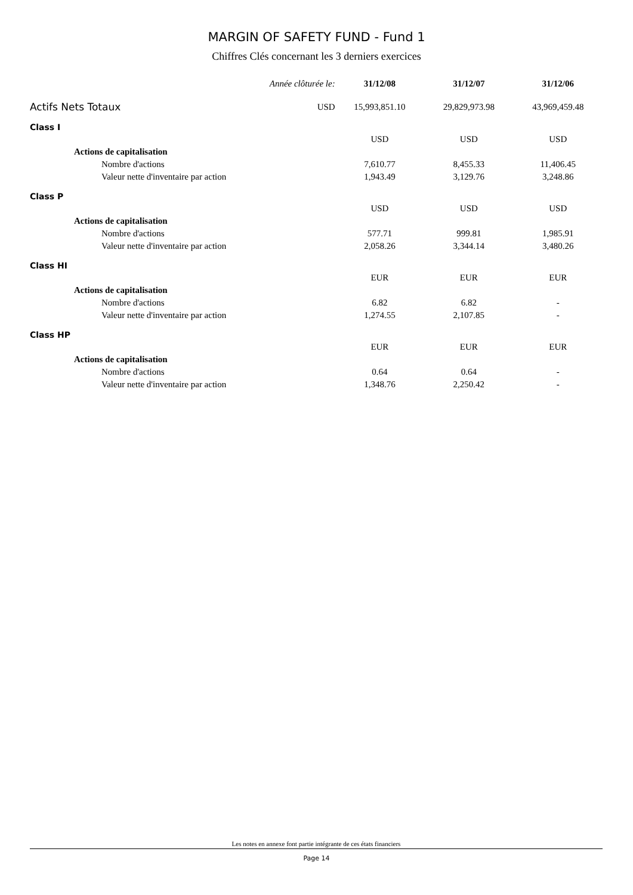MARGIN OF SAFETY FUND - Fund 1
Chiffres Clés concernant les 3 derniers exercices
| Année clôturée le: | | 31/12/08 | 31/12/07 | 31/12/06 |
| --- | --- | --- | --- | --- |
| Actifs Nets Totaux | USD | 15,993,851.10 | 29,829,973.98 | 43,969,459.48 |
| Class I | | | | |
| | | USD | USD | USD |
| Actions de capitalisation | | | | |
| Nombre d'actions | | 7,610.77 | 8,455.33 | 11,406.45 |
| Valeur nette d'inventaire par action | | 1,943.49 | 3,129.76 | 3,248.86 |
| Class P | | | | |
| | | USD | USD | USD |
| Actions de capitalisation | | | | |
| Nombre d'actions | | 577.71 | 999.81 | 1,985.91 |
| Valeur nette d'inventaire par action | | 2,058.26 | 3,344.14 | 3,480.26 |
| Class HI | | | | |
| | | EUR | EUR | EUR |
| Actions de capitalisation | | | | |
| Nombre d'actions | | 6.82 | 6.82 | - |
| Valeur nette d'inventaire par action | | 1,274.55 | 2,107.85 | - |
| Class HP | | | | |
| | | EUR | EUR | EUR |
| Actions de capitalisation | | | | |
| Nombre d'actions | | 0.64 | 0.64 | - |
| Valeur nette d'inventaire par action | | 1,348.76 | 2,250.42 | - |
Les notes en annexe font partie intégrante de ces états financiers
Page 14